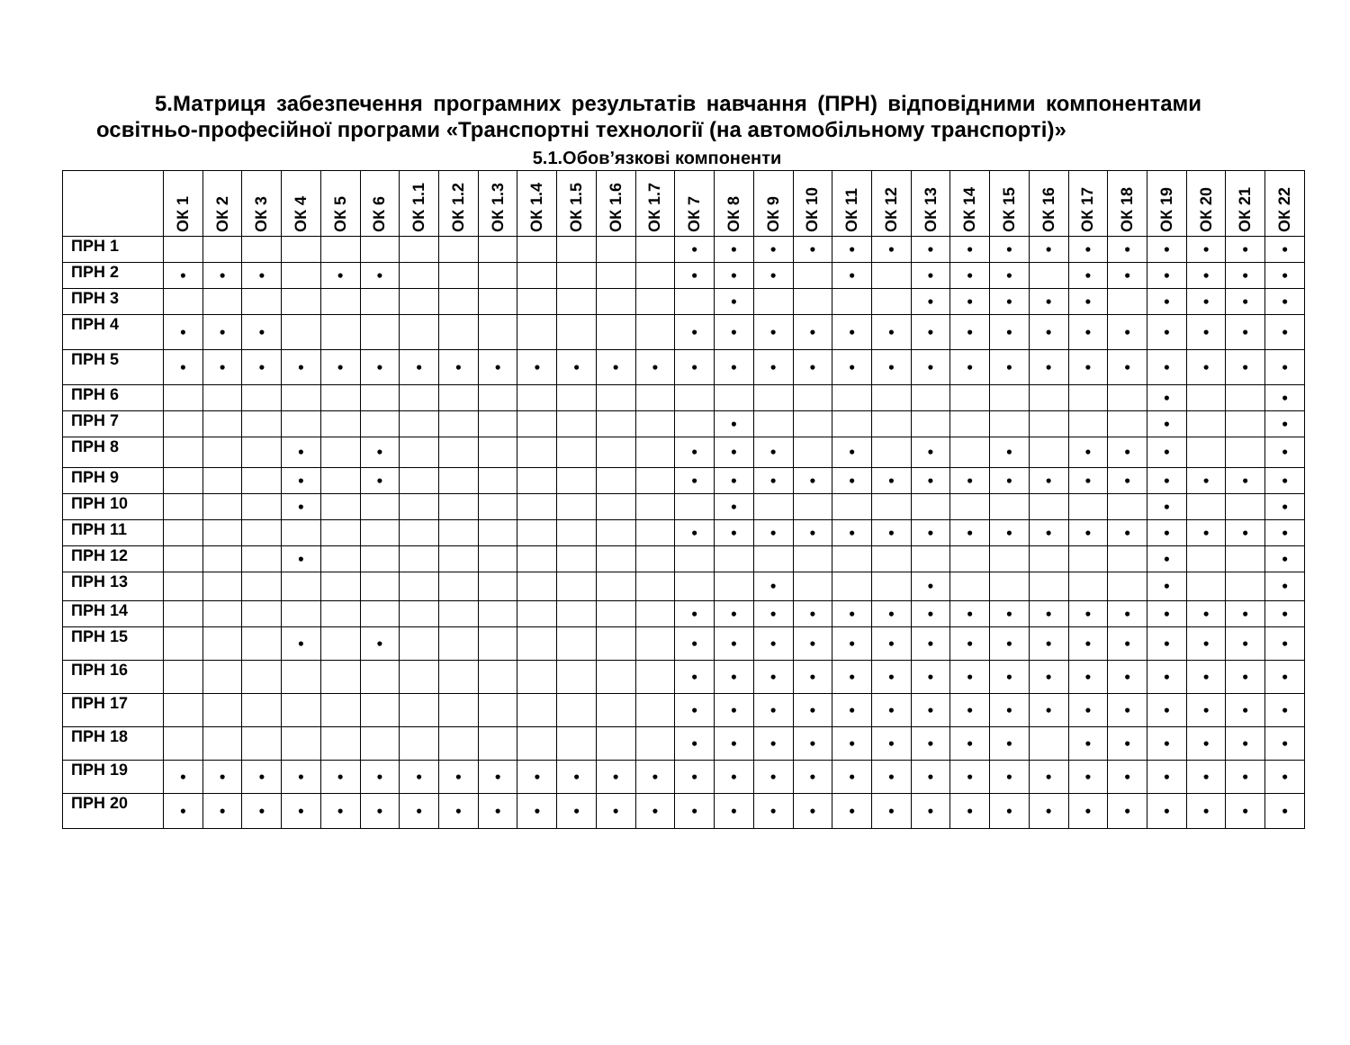5.Матриця забезпечення програмних результатів навчання (ПРН) відповідними компонентами освітньо-професійної програми «Транспортні технології (на автомобільному транспорті)»
5.1.Обов’язкові компоненти
| | ОК 1 | ОК 2 | ОК 3 | ОК 4 | ОК 5 | ОК 6 | ОК 1.1 | ОК 1.2 | ОК 1.3 | ОК 1.4 | ОК 1.5 | ОК 1.6 | ОК 1.7 | ОК 7 | ОК 8 | ОК 9 | ОК 10 | ОК 11 | ОК 12 | ОК 13 | ОК 14 | ОК 15 | ОК 16 | ОК 17 | ОК 18 | ОК 19 | ОК 20 | ОК 21 | ОК 22 |
| --- | --- | --- | --- | --- | --- | --- | --- | --- | --- | --- | --- | --- | --- | --- | --- | --- | --- | --- | --- | --- | --- | --- | --- | --- | --- | --- | --- | --- | --- |
| ПРН 1 | | | | | | | | | | | | | | • | • | • | • | • | • | • | • | • | • | • | • | • | • | • | • |
| ПРН 2 | • | • | • | | • | • | | | | | | | | • | • | • | | • | | • | • | • | | • | • | • | • | • | • |
| ПРН 3 | | | | | | | | | | | | | | | • | | | | | • | • | • | • | • | | • | • | • | • |
| ПРН 4 | • | • | • | | | | | | | | | | | • | • | • | • | • | • | • | • | • | • | • | • | • | • | • | • |
| ПРН 5 | • | • | • | • | • | • | • | • | • | • | • | • | • | • | • | • | • | • | • | • | • | • | • | • | • | • | • | • | • |
| ПРН 6 | | | | | | | | | | | | | | | | | | | | | | | | | | • | | | • |
| ПРН 7 | | | | | | | | | | | | | | | • | | | | | | | | | | | • | | | • |
| ПРН 8 | | | | • | | • | | | | | | | | • | • | • | | • | | • | | • | | • | • | • | | | • |
| ПРН 9 | | | | • | | • | | | | | | | | • | • | • | • | • | • | • | • | • | • | • | • | • | • | • | • |
| ПРН 10 | | | | • | | | | | | | | | | | • | | | | | | | | | | | • | | | • |
| ПРН 11 | | | | | | | | | | | | | | • | • | • | • | • | • | • | • | • | • | • | • | • | • | • | • |
| ПРН 12 | | | | • | | | | | | | | | | | | | | | | | | | | | | • | | | • |
| ПРН 13 | | | | | | | | | | | | | | | | • | | | | • | | | | | | • | | | • |
| ПРН 14 | | | | | | | | | | | | | | • | • | • | • | • | • | • | • | • | • | • | • | • | • | • | • |
| ПРН 15 | | | | • | | • | | | | | | | | • | • | • | • | • | • | • | • | • | • | • | • | • | • | • | • |
| ПРН 16 | | | | | | | | | | | | | | • | • | • | • | • | • | • | • | • | • | • | • | • | • | • | • |
| ПРН 17 | | | | | | | | | | | | | | • | • | • | • | • | • | • | • | • | • | • | • | • | • | • | • |
| ПРН 18 | | | | | | | | | | | | | | • | • | • | • | • | • | • | • | • | | • | • | • | • | • | • |
| ПРН 19 | • | • | • | • | • | • | • | • | • | • | • | • | • | • | • | • | • | • | • | • | • | • | • | • | • | • | • | • | • |
| ПРН 20 | • | • | • | • | • | • | • | • | • | • | • | • | • | • | • | • | • | • | • | • | • | • | • | • | • | • | • | • | • |